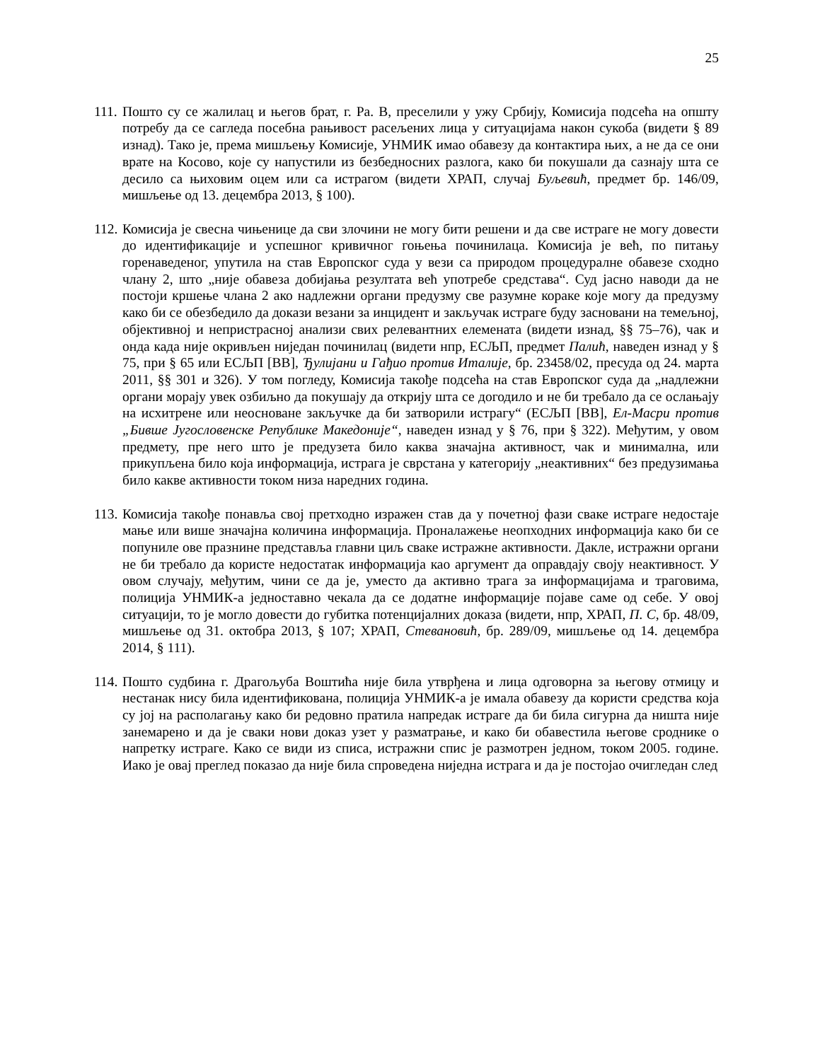25
111. Пошто су се жалилац и његов брат, г. Ра. В, преселили у ужу Србију, Комисија подсећа на општу потребу да се сагледа посебна рањивост расељених лица у ситуацијама након сукоба (видети § 89 изнад). Тако је, према мишљењу Комисије, УНМИК имао обавезу да контактира њих, а не да се они врате на Косово, које су напустили из безбедносних разлога, како би покушали да сазнају шта се десило са њиховим оцем или са истрагом (видети ХРАП, случај Буљевић, предмет бр. 146/09, мишљење од 13. децембра 2013, § 100).
112. Комисија је свесна чињенице да сви злочини не могу бити решени и да све истраге не могу довести до идентификације и успешног кривичног гоњења починилаца. Комисија је већ, по питању горенаведеног, упутила на став Европског суда у вези са природом процедуралне обавезе сходно члану 2, што „није обавеза добијања резултата већ употребе средстава“. Суд јасно наводи да не постоји кршење члана 2 ако надлежни органи предузму све разумне кораке које могу да предузму како би се обезбедило да докази везани за инцидент и закључак истраге буду засновани на темељној, објективној и непристрасној анализи свих релевантних елемената (видети изнад, §§ 75–76), чак и онда када није окривљен ниједан починилац (видети нпр, ЕСЉП, предмет Палић, наведен изнад у § 75, при § 65 или ЕСЉП [ВВ], Ђулијани и Гађио против Италије, бр. 23458/02, пресуда од 24. марта 2011, §§ 301 и 326). У том погледу, Комисија такође подсећа на став Европског суда да „надлежни органи морају увек озбиљно да покушају да открију шта се догодило и не би требало да се ослањају на исхитрене или неосноване закључке да би затворили истрагу“ (ЕСЉП [ВВ], Ел-Масри против „Бивше Југословенске Републике Македоније“, наведен изнад у § 76, при § 322). Међутим, у овом предмету, пре него што је предузета било каква значајна активност, чак и минимална, или прикупљена било која информација, истрага је сврстана у категорију „неактивних“ без предузимања било какве активности током низа наредних година.
113. Комисија такође понавља свој претходно изражен став да у почетној фази сваке истраге недостаје мање или више значајна количина информација. Проналажење неопходних информација како би се попуниле ове празнине представља главни циљ сваке истражне активности. Дакле, истражни органи не би требало да користе недостатак информација као аргумент да оправдају своју неактивност. У овом случају, међутим, чини се да је, уместо да активно трага за информацијама и траговима, полиција УНМИК-а једноставно чекала да се додатне информације појаве саме од себе. У овој ситуацији, то је могло довести до губитка потенцијалних доказа (видети, нпр, ХРАП, П. С, бр. 48/09, мишљење од 31. октобра 2013, § 107; ХРАП, Стевановић, бр. 289/09, мишљење од 14. децембра 2014, § 111).
114. Пошто судбина г. Драгољуба Воштића није била утврђена и лица одговорна за његову отмицу и нестанак нису била идентификована, полиција УНМИК-а је имала обавезу да користи средства која су јој на располагању како би редовно пратила напредак истраге да би била сигурна да ништа није занемарено и да је сваки нови доказ узет у разматрање, и како би обавестила његове сроднике о напретку истраге. Како се види из списа, истражни спис је размотрен једном, током 2005. године. Иако је овај преглед показао да није била спроведена ниједна истрага и да је постојао очигледан след